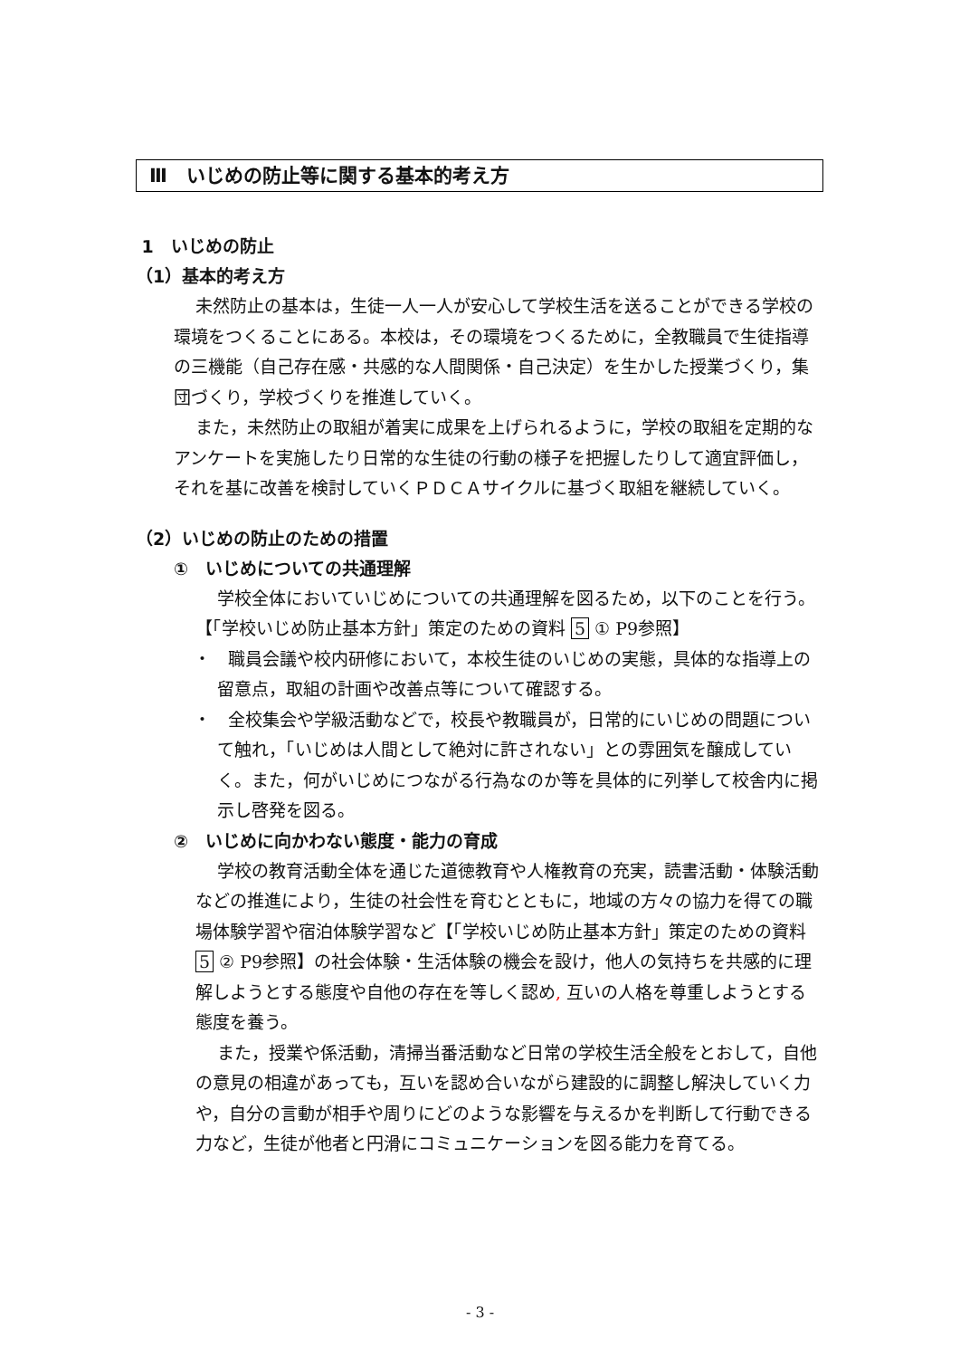Ⅲ　いじめの防止等に関する基本的考え方
1　いじめの防止
（1）基本的考え方
未然防止の基本は，生徒一人一人が安心して学校生活を送ることができる学校の環境をつくることにある。本校は，その環境をつくるために，全教職員で生徒指導の三機能（自己存在感・共感的な人間関係・自己決定）を生かした授業づくり，集団づくり，学校づくりを推進していく。
また，未然防止の取組が着実に成果を上げられるように，学校の取組を定期的なアンケートを実施したり日常的な生徒の行動の様子を把握したりして適宜評価し，それを基に改善を検討していくＰＤＣＡサイクルに基づく取組を継続していく。
（2）いじめの防止のための措置
①　いじめについての共通理解
学校全体においていじめについての共通理解を図るため，以下のことを行う。【「学校いじめ防止基本方針」策定のための資料 5 ① P9参照】
・　職員会議や校内研修において，本校生徒のいじめの実態，具体的な指導上の留意点，取組の計画や改善点等について確認する。
・　全校集会や学級活動などで，校長や教職員が，日常的にいじめの問題について触れ，「いじめは人間として絶対に許されない」との雰囲気を醸成していく。また，何がいじめにつながる行為なのか等を具体的に列挙して校舎内に掲示し啓発を図る。
②　いじめに向かわない態度・能力の育成
学校の教育活動全体を通じた道徳教育や人権教育の充実，読書活動・体験活動などの推進により，生徒の社会性を育むとともに，地域の方々の協力を得ての職場体験学習や宿泊体験学習など【「学校いじめ防止基本方針」策定のための資料 5 ② P9参照】の社会体験・生活体験の機会を設け，他人の気持ちを共感的に理解しようとする態度や自他の存在を等しく認め, 互いの人格を尊重しようとする態度を養う。
また，授業や係活動，清掃当番活動など日常の学校生活全般をとおして，自他の意見の相違があっても，互いを認め合いながら建設的に調整し解決していく力や，自分の言動が相手や周りにどのような影響を与えるかを判断して行動できる力など，生徒が他者と円滑にコミュニケーションを図る能力を育てる。
- 3 -